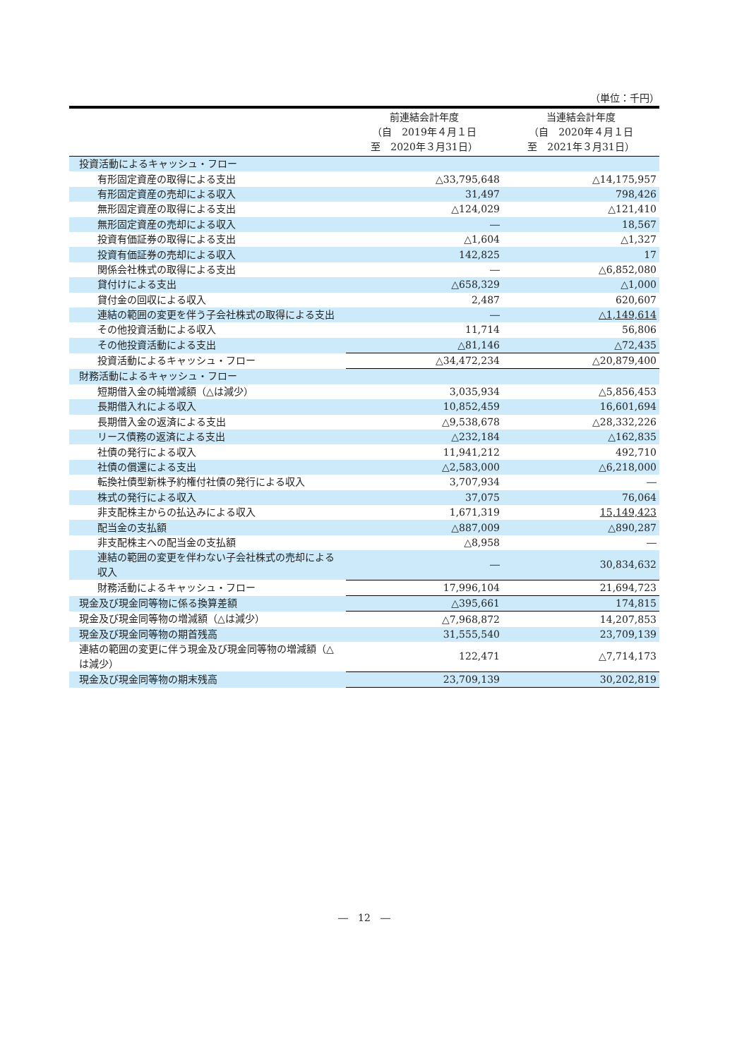（単位：千円）
| | 前連結会計年度 （自 2019年４月１日 至 2020年３月31日） | 当連結会計年度 （自 2020年４月１日 至 2021年３月31日） |
| --- | --- | --- |
| 投資活動によるキャッシュ・フロー | | |
| 有形固定資産の取得による支出 | △33,795,648 | △14,175,957 |
| 有形固定資産の売却による収入 | 31,497 | 798,426 |
| 無形固定資産の取得による支出 | △124,029 | △121,410 |
| 無形固定資産の売却による収入 | ― | 18,567 |
| 投資有価証券の取得による支出 | △1,604 | △1,327 |
| 投資有価証券の売却による収入 | 142,825 | 17 |
| 関係会社株式の取得による支出 | ― | △6,852,080 |
| 貸付けによる支出 | △658,329 | △1,000 |
| 貸付金の回収による収入 | 2,487 | 620,607 |
| 連結の範囲の変更を伴う子会社株式の取得による支出 | ― | △1,149,614 |
| その他投資活動による収入 | 11,714 | 56,806 |
| その他投資活動による支出 | △81,146 | △72,435 |
| 投資活動によるキャッシュ・フロー | △34,472,234 | △20,879,400 |
| 財務活動によるキャッシュ・フロー | | |
| 短期借入金の純増減額（△は減少） | 3,035,934 | △5,856,453 |
| 長期借入れによる収入 | 10,852,459 | 16,601,694 |
| 長期借入金の返済による支出 | △9,538,678 | △28,332,226 |
| リース債務の返済による支出 | △232,184 | △162,835 |
| 社債の発行による収入 | 11,941,212 | 492,710 |
| 社債の償還による支出 | △2,583,000 | △6,218,000 |
| 転換社債型新株予約権付社債の発行による収入 | 3,707,934 | ― |
| 株式の発行による収入 | 37,075 | 76,064 |
| 非支配株主からの払込みによる収入 | 1,671,319 | 15,149,423 |
| 配当金の支払額 | △887,009 | △890,287 |
| 非支配株主への配当金の支払額 | △8,958 | ― |
| 連結の範囲の変更を伴わない子会社株式の売却による収入 | ― | 30,834,632 |
| 財務活動によるキャッシュ・フロー | 17,996,104 | 21,694,723 |
| 現金及び現金同等物に係る換算差額 | △395,661 | 174,815 |
| 現金及び現金同等物の増減額（△は減少） | △7,968,872 | 14,207,853 |
| 現金及び現金同等物の期首残高 | 31,555,540 | 23,709,139 |
| 連結の範囲の変更に伴う現金及び現金同等物の増減額（△は減少） | 122,471 | △7,714,173 |
| 現金及び現金同等物の期末残高 | 23,709,139 | 30,202,819 |
―　12　―